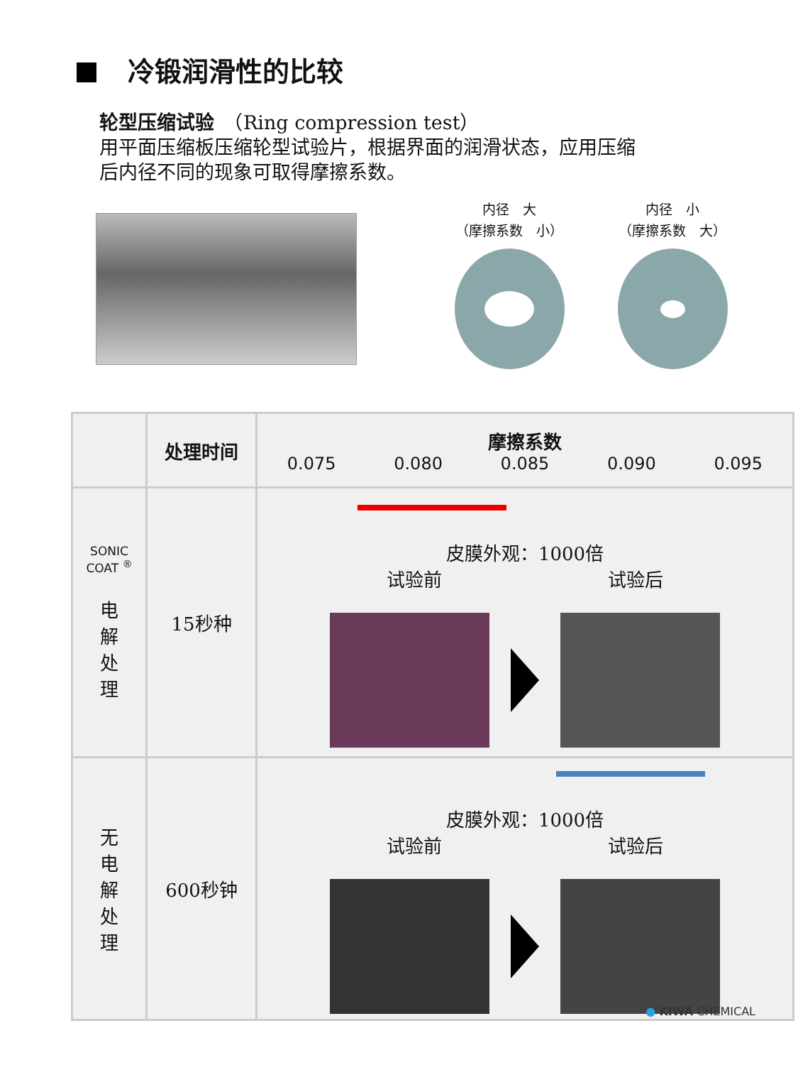冷锻润滑性的比较
轮型压缩试验　（Ring compression test）
用平面压缩板压缩轮型试验片，根据界面的润滑状态，应用压缩
后内径不同的现象可取得摩擦系数。
内径　大
（摩擦系数　小）
内径　小
（摩擦系数　大）
| | 处理时间 | 摩擦系数 0.075 0.080 0.085 0.090 0.095 |
| --- | --- | --- |
| SONIC COAT <sup>®</sup> 电 解 处 理 | 15秒种 | 皮膜外观：1000倍 试验前 试验后 |
| 无 电 解 处 理 | 600秒钟 | 皮膜外观：1000倍 试验前 试验后 |
● KIWA CHEMICAL